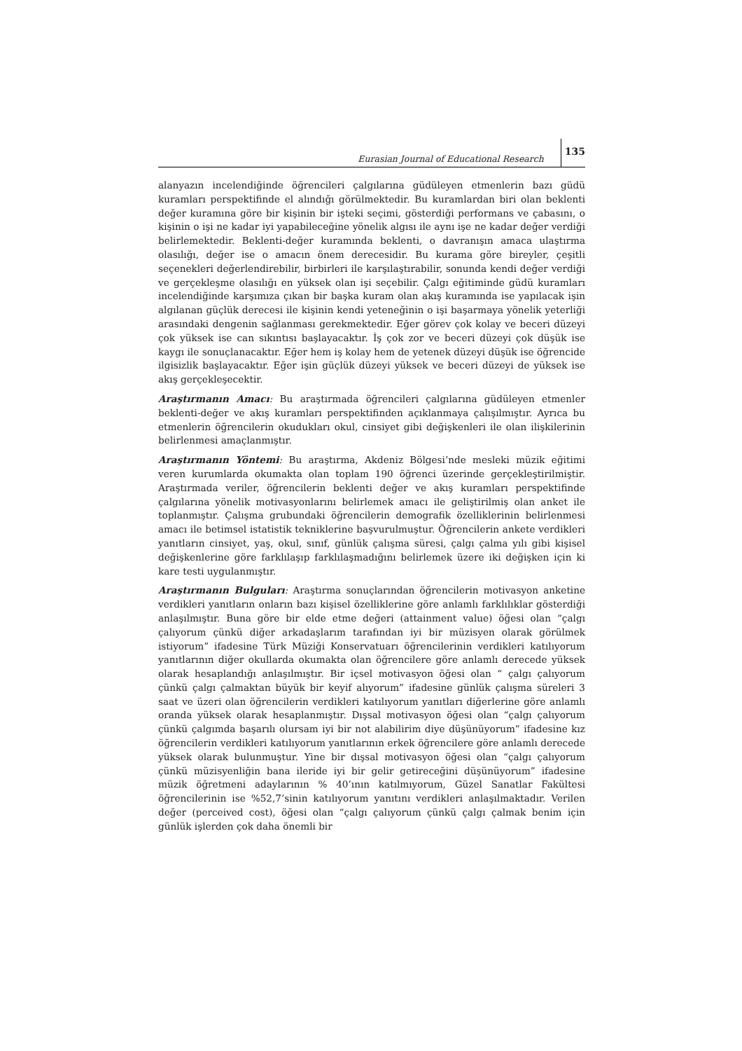Eurasian Journal of Educational Research 135
alanyazın incelendiğinde öğrencileri çalgılarına güdüleyen etmenlerin bazı güdü kuramları perspektifinde el alındığı görülmektedir. Bu kuramlardan biri olan beklenti değer kuramına göre bir kişinin bir işteki seçimi, gösterdiği performans ve çabasını, o kişinin o işi ne kadar iyi yapabileceğine yönelik algısı ile aynı işe ne kadar değer verdiği belirlemektedir. Beklenti-değer kuramında beklenti, o davranışın amaca ulaştırma olasılığı, değer ise o amacın önem derecesidir. Bu kurama göre bireyler, çeşitli seçenekleri değerlendirebilir, birbirleri ile karşılaştırabilir, sonunda kendi değer verdiği ve gerçekleşme olasılığı en yüksek olan işi seçebilir. Çalgı eğitiminde güdü kuramları incelendiğinde karşımıza çıkan bir başka kuram olan akış kuramında ise yapılacak işin algılanan güçlük derecesi ile kişinin kendi yeteneğinin o işi başarmaya yönelik yeterliği arasındaki dengenin sağlanması gerekmektedir. Eğer görev çok kolay ve beceri düzeyi çok yüksek ise can sıkıntısı başlayacaktır. İş çok zor ve beceri düzeyi çok düşük ise kaygı ile sonuçlanacaktır. Eğer hem iş kolay hem de yetenek düzeyi düşük ise öğrencide ilgisizlik başlayacaktır. Eğer işin güçlük düzeyi yüksek ve beceri düzeyi de yüksek ise akış gerçekleşecektir.
Araştırmanın Amacı: Bu araştırmada öğrencileri çalgılarına güdüleyen etmenler beklenti-değer ve akış kuramları perspektifinden açıklanmaya çalışılmıştır. Ayrıca bu etmenlerin öğrencilerin okudukları okul, cinsiyet gibi değişkenleri ile olan ilişkilerinin belirlenmesi amaçlanmıştır.
Araştırmanın Yöntemi: Bu araştırma, Akdeniz Bölgesi’nde mesleki müzik eğitimi veren kurumlarda okumakta olan toplam 190 öğrenci üzerinde gerçekleştirilmiştir. Araştırmada veriler, öğrencilerin beklenti değer ve akış kuramları perspektifinde çalgılarına yönelik motivasyonlarını belirlemek amacı ile geliştirilmiş olan anket ile toplanmıştır. Çalışma grubundaki öğrencilerin demografik özelliklerinin belirlenmesi amacı ile betimsel istatistik tekniklerine başvurulmuştur. Öğrencilerin ankete verdikleri yanıtların cinsiyet, yaş, okul, sınıf, günlük çalışma süresi, çalgı çalma yılı gibi kişisel değişkenlerine göre farklılaşıp farklılaşmadığını belirlemek üzere iki değişken için ki kare testi uygulanmıştır.
Araştırmanın Bulguları: Araştırma sonuçlarından öğrencilerin motivasyon anketine verdikleri yanıtların onların bazı kişisel özelliklerine göre anlamlı farklılıklar gösterdiği anlaşılmıştır. Buna göre bir elde etme değeri (attainment value) öğesi olan “çalgı çalıyorum çünkü diğer arkadaşlarım tarafından iyi bir müzisyen olarak görülmek istiyorum” ifadesine Türk Müziği Konservatuarı öğrencilerinin verdikleri katılıyorum yanıtlarının diğer okullarda okumakta olan öğrencilere göre anlamlı derecede yüksek olarak hesaplandığı anlaşılmıştır. Bir içsel motivasyon öğesi olan “ çalgı çalıyorum çünkü çalgı çalmaktan büyük bir keyif alıyorum” ifadesine günlük çalışma süreleri 3 saat ve üzeri olan öğrencilerin verdikleri katılıyorum yanıtları diğerlerine göre anlamlı oranda yüksek olarak hesaplanmıştır. Dışsal motivasyon öğesi olan “çalgı çalıyorum çünkü çalgımda başarılı olursam iyi bir not alabilirim diye düşünüyorum” ifadesine kız öğrencilerin verdikleri katılıyorum yanıtlarının erkek öğrencilere göre anlamlı derecede yüksek olarak bulunmuştur. Yine bir dışsal motivasyon öğesi olan “çalgı çalıyorum çünkü müzisyenliğin bana ileride iyi bir gelir getireceğini düşünüyorum” ifadesine müzik öğretmeni adaylarının % 40’ının katılmıyorum, Güzel Sanatlar Fakültesi öğrencilerinin ise %52,7’sinin katılıyorum yanıtını verdikleri anlaşılmaktadır. Verilen değer (perceived cost), öğesi olan “çalgı çalıyorum çünkü çalgı çalmak benim için günlük işlerden çok daha önemli bir